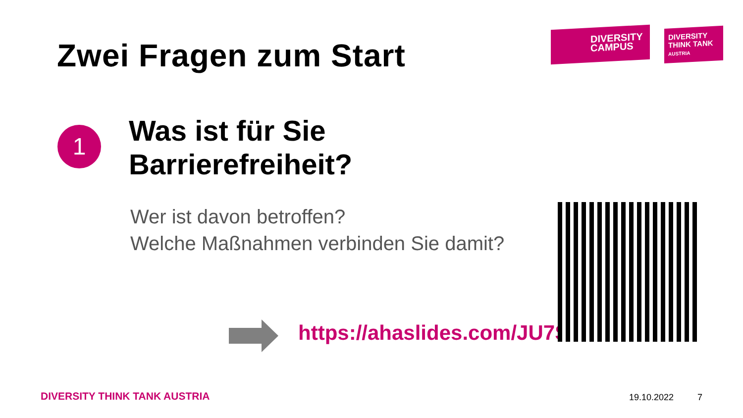Zwei Fragen zum Start
DIVERSITY
CAMPUS
DIVERSITY
THINK TANK
AUSTRIA
1
Was ist für Sie
Barrierefreiheit?
Wer ist davon betroffen?
Welche Maßnahmen verbinden Sie damit?
https://ahaslides.com/JU7ST
DIVERSITY THINK TANK AUSTRIA 19.10.2022 7